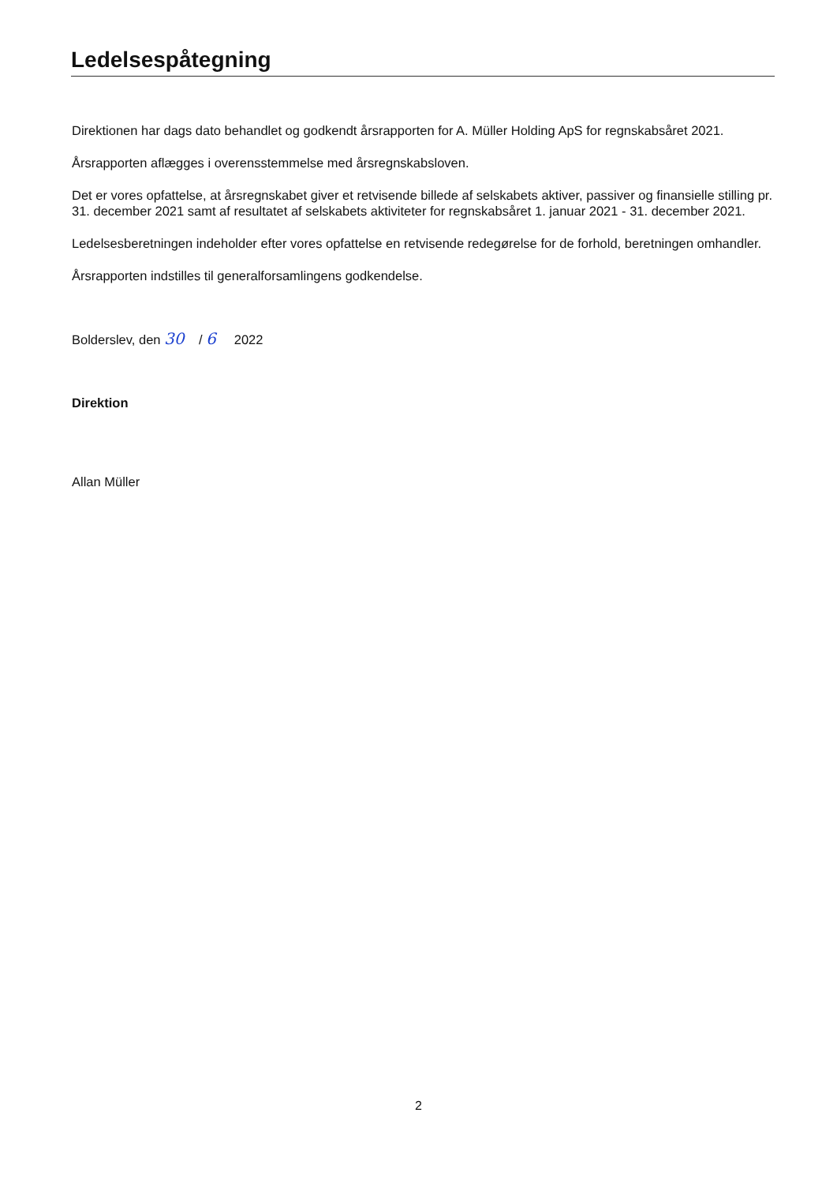Ledelsespåtegning
Direktionen har dags dato behandlet og godkendt årsrapporten for A. Müller Holding ApS for regnskabsåret 2021.
Årsrapporten aflægges i overensstemmelse med årsregnskabsloven.
Det er vores opfattelse, at årsregnskabet giver et retvisende billede af selskabets aktiver, passiver og finansielle stilling pr. 31. december 2021 samt af resultatet af selskabets aktiviteter for regnskabsåret 1. januar 2021 - 31. december 2021.
Ledelsesberetningen indeholder efter vores opfattelse en retvisende redegørelse for de forhold, beretningen omhandler.
Årsrapporten indstilles til generalforsamlingens godkendelse.
Bolderslev, den 30 / 6 2022
Direktion
Allan Müller
2